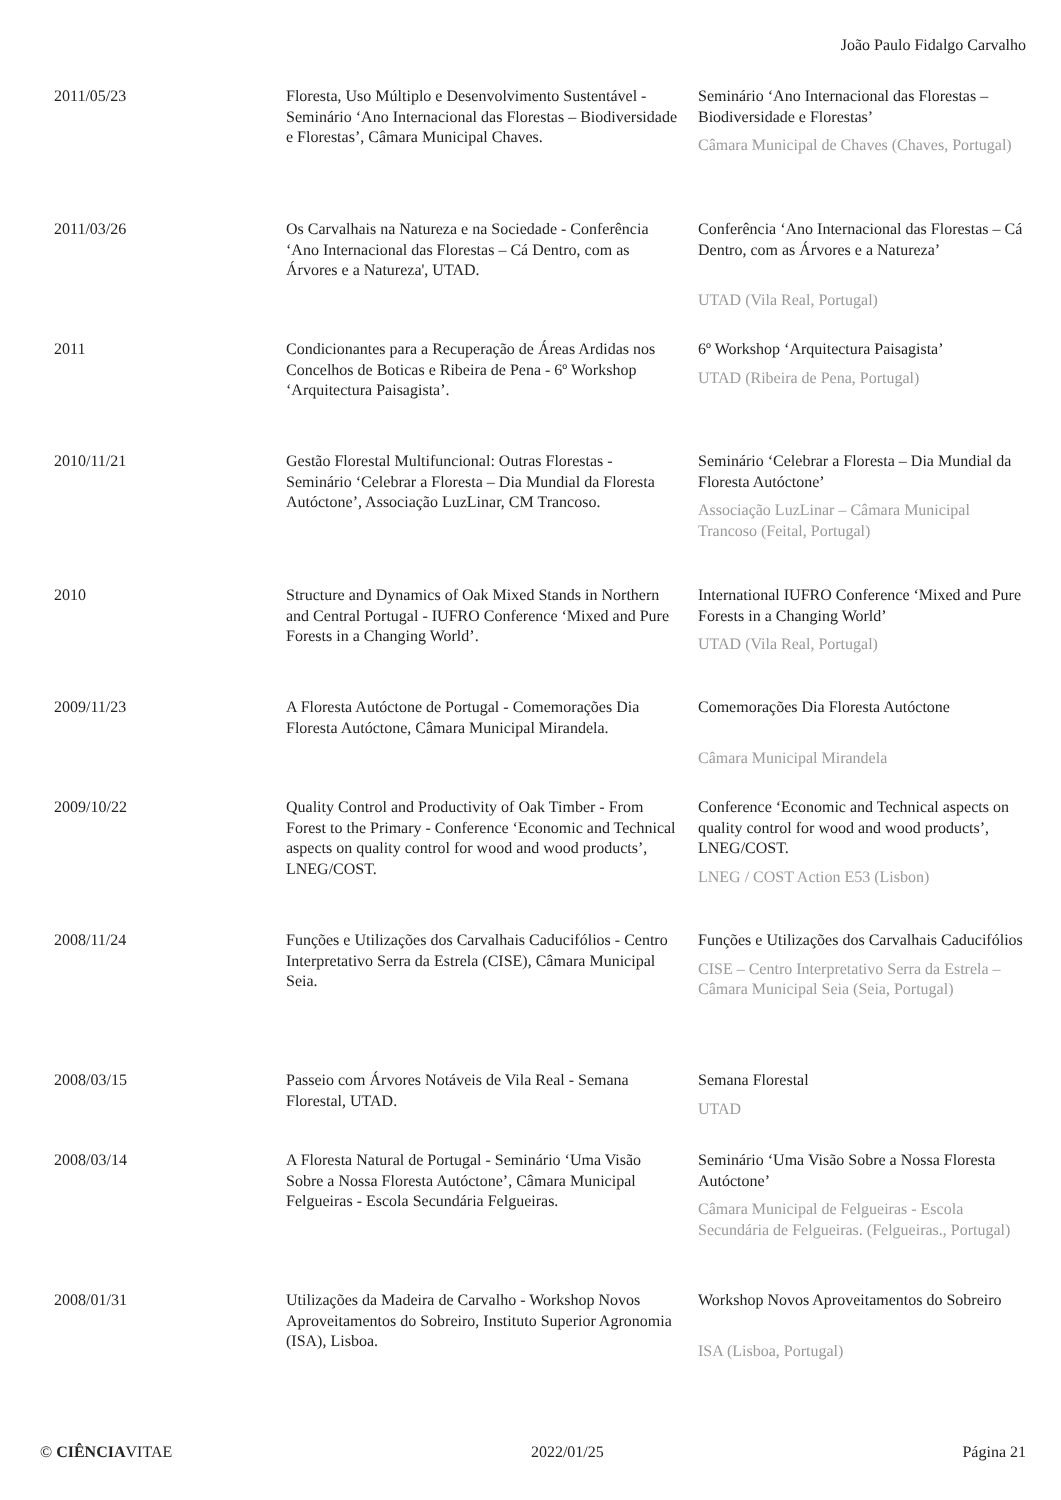João Paulo Fidalgo Carvalho
| 2011/05/23 | Floresta, Uso Múltiplo e Desenvolvimento Sustentável - Seminário ‘Ano Internacional das Florestas – Biodiversidade e Florestas’, Câmara Municipal Chaves. | Seminário ‘Ano Internacional das Florestas – Biodiversidade e Florestas’ Câmara Municipal de Chaves (Chaves, Portugal) |
| 2011/03/26 | Os Carvalhais na Natureza e na Sociedade - Conferência ‘Ano Internacional das Florestas – Cá Dentro, com as Árvores e a Natureza', UTAD. | Conferência ‘Ano Internacional das Florestas – Cá Dentro, com as Árvores e a Natureza’ UTAD (Vila Real, Portugal) |
| 2011 | Condicionantes para a Recuperação de Áreas Ardidas nos Concelhos de Boticas e Ribeira de Pena - 6º Workshop ‘Arquitectura Paisagista’. | 6º Workshop ‘Arquitectura Paisagista’ UTAD (Ribeira de Pena, Portugal) |
| 2010/11/21 | Gestão Florestal Multifuncional: Outras Florestas - Seminário ‘Celebrar a Floresta – Dia Mundial da Floresta Autóctone’, Associação LuzLinar, CM Trancoso. | Seminário ‘Celebrar a Floresta – Dia Mundial da Floresta Autóctone’ Associação LuzLinar – Câmara Municipal Trancoso (Feital, Portugal) |
| 2010 | Structure and Dynamics of Oak Mixed Stands in Northern and Central Portugal - IUFRO Conference ‘Mixed and Pure Forests in a Changing World’. | International IUFRO Conference ‘Mixed and Pure Forests in a Changing World’ UTAD (Vila Real, Portugal) |
| 2009/11/23 | A Floresta Autóctone de Portugal - Comemorações Dia Floresta Autóctone, Câmara Municipal Mirandela. | Comemorações Dia Floresta Autóctone Câmara Municipal Mirandela |
| 2009/10/22 | Quality Control and Productivity of Oak Timber - From Forest to the Primary - Conference ‘Economic and Technical aspects on quality control for wood and wood products’, LNEG/COST. | Conference ‘Economic and Technical aspects on quality control for wood and wood products’, LNEG/COST. LNEG / COST Action E53 (Lisbon) |
| 2008/11/24 | Funções e Utilizações dos Carvalhais Caducifólios - Centro Interpretativo Serra da Estrela (CISE), Câmara Municipal Seia. | Funções e Utilizações dos Carvalhais Caducifólios CISE – Centro Interpretativo Serra da Estrela – Câmara Municipal Seia (Seia, Portugal) |
| 2008/03/15 | Passeio com Árvores Notáveis de Vila Real - Semana Florestal, UTAD. | Semana Florestal UTAD |
| 2008/03/14 | A Floresta Natural de Portugal - Seminário ‘Uma Visão Sobre a Nossa Floresta Autóctone’, Câmara Municipal Felgueiras - Escola Secundária Felgueiras. | Seminário ‘Uma Visão Sobre a Nossa Floresta Autóctone’ Câmara Municipal de Felgueiras - Escola Secundária de Felgueiras. (Felgueiras., Portugal) |
| 2008/01/31 | Utilizações da Madeira de Carvalho - Workshop Novos Aproveitamentos do Sobreiro, Instituto Superior Agronomia (ISA), Lisboa. | Workshop Novos Aproveitamentos do Sobreiro ISA (Lisboa, Portugal) |
© CIÊNCIAVITAE 2022/01/25 Página 21